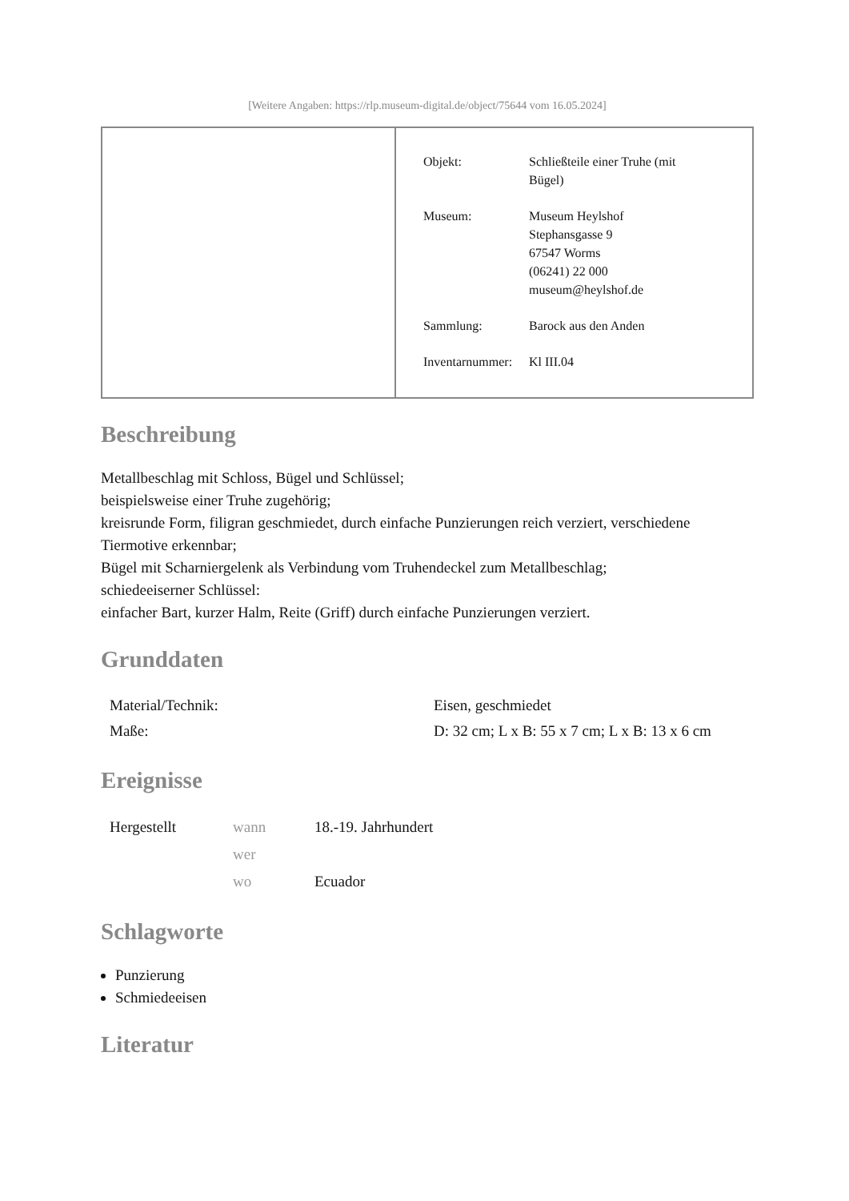[Weitere Angaben: https://rlp.museum-digital.de/object/75644 vom 16.05.2024]
| Objekt: | Schließteile einer Truhe (mit Bügel) |
| Museum: | Museum Heylshof Stephansgasse 9 67547 Worms (06241) 22 000 museum@heylshof.de |
| Sammlung: | Barock aus den Anden |
| Inventarnummer: | Kl III.04 |
Beschreibung
Metallbeschlag mit Schloss, Bügel und Schlüssel;
beispielsweise einer Truhe zugehörig;
kreisrunde Form, filigran geschmiedet, durch einfache Punzierungen reich verziert, verschiedene Tiermotive erkennbar;
Bügel mit Scharniergelenk als Verbindung vom Truhendeckel zum Metallbeschlag;
schiedeeiserner Schlüssel:
einfacher Bart, kurzer Halm, Reite (Griff) durch einfache Punzierungen verziert.
Grunddaten
| Material/Technik: | Eisen, geschmiedet |
| Maße: | D: 32 cm; L x B: 55 x 7 cm; L x B: 13 x 6 cm |
Ereignisse
| Hergestellt | wann | 18.-19. Jahrhundert |
| | wer | |
| | wo | Ecuador |
Schlagworte
Punzierung
Schmiedeeisen
Literatur